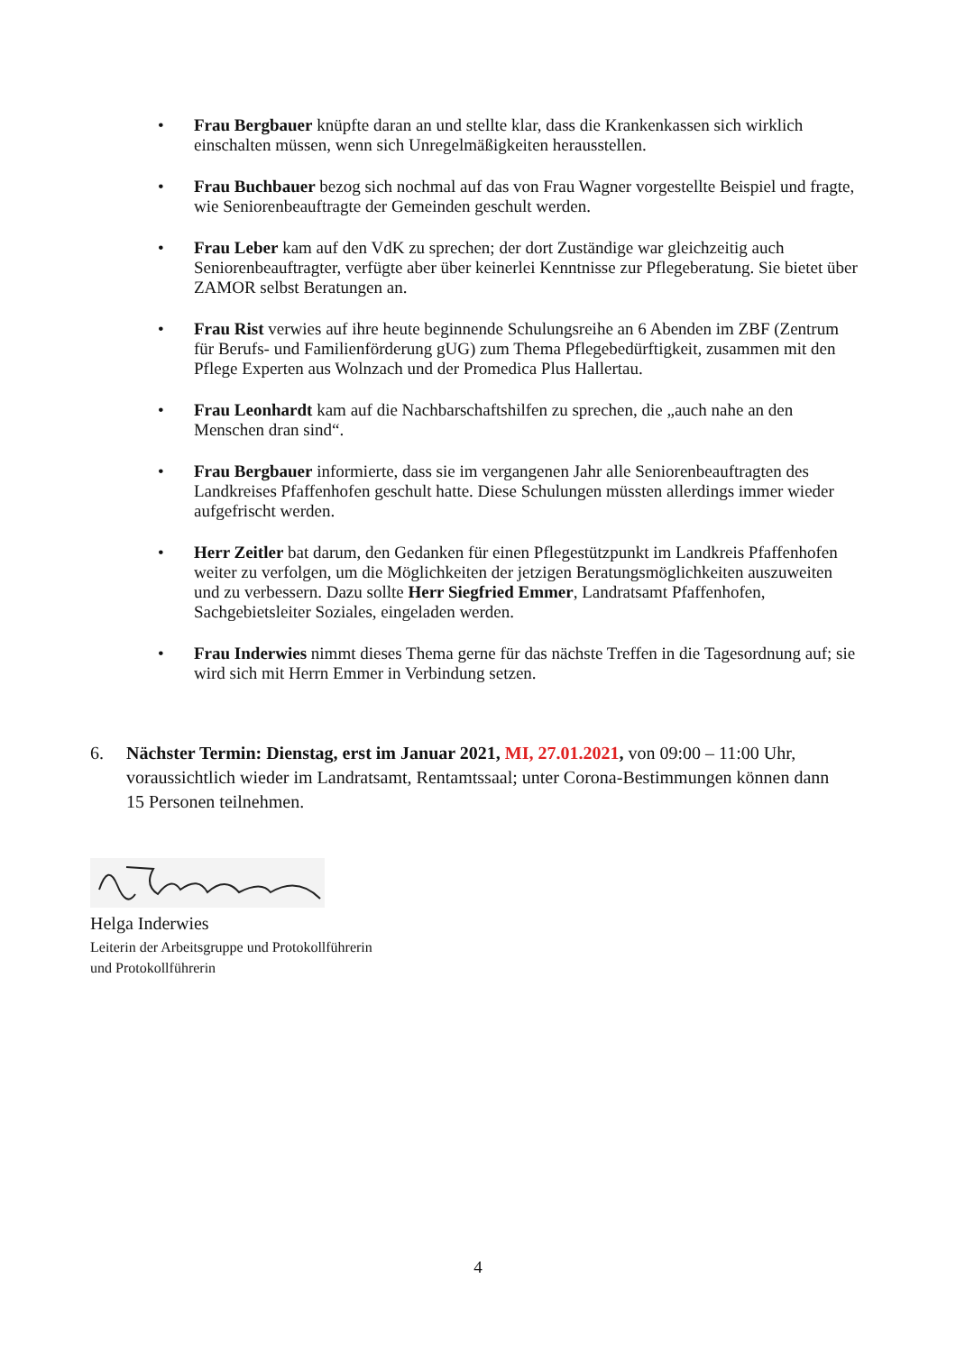• Frau Bergbauer knüpfte daran an und stellte klar, dass die Krankenkassen sich wirklich einschalten müssen, wenn sich Unregelmäßigkeiten herausstellen.
• Frau Buchbauer bezog sich nochmal auf das von Frau Wagner vorgestellte Beispiel und fragte, wie Seniorenbeauftragte der Gemeinden geschult werden.
• Frau Leber kam auf den VdK zu sprechen; der dort Zuständige war gleichzeitig auch Seniorenbeauftragter, verfügte aber über keinerlei Kenntnisse zur Pflegeberatung. Sie bietet über ZAMOR selbst Beratungen an.
• Frau Rist verwies auf ihre heute beginnende Schulungsreihe an 6 Abenden im ZBF (Zentrum für Berufs- und Familienförderung gUG) zum Thema Pflegebedürftigkeit, zusammen mit den Pflege Experten aus Wolnzach und der Promedica Plus Hallertau.
• Frau Leonhardt kam auf die Nachbarschaftshilfen zu sprechen, die „auch nahe an den Menschen dran sind“.
• Frau Bergbauer informierte, dass sie im vergangenen Jahr alle Seniorenbeauftragten des Landkreises Pfaffenhofen geschult hatte. Diese Schulungen müssten allerdings immer wieder aufgefrischt werden.
• Herr Zeitler bat darum, den Gedanken für einen Pflegestützpunkt im Landkreis Pfaffenhofen weiter zu verfolgen, um die Möglichkeiten der jetzigen Beratungsmöglichkeiten auszuweiten und zu verbessern. Dazu sollte Herr Siegfried Emmer, Landratsamt Pfaffenhofen, Sachgebietsleiter Soziales, eingeladen werden.
• Frau Inderwies nimmt dieses Thema gerne für das nächste Treffen in die Tagesordnung auf; sie wird sich mit Herrn Emmer in Verbindung setzen.
6. Nächster Termin: Dienstag, erst im Januar 2021, MI, 27.01.2021, von 09:00 – 11:00 Uhr, voraussichtlich wieder im Landratsamt, Rentamtssaal; unter Corona-Bestimmungen können dann 15 Personen teilnehmen.
Helga Inderwies
Leiterin der Arbeitsgruppe und Protokollführerin
und Protokollführerin
4